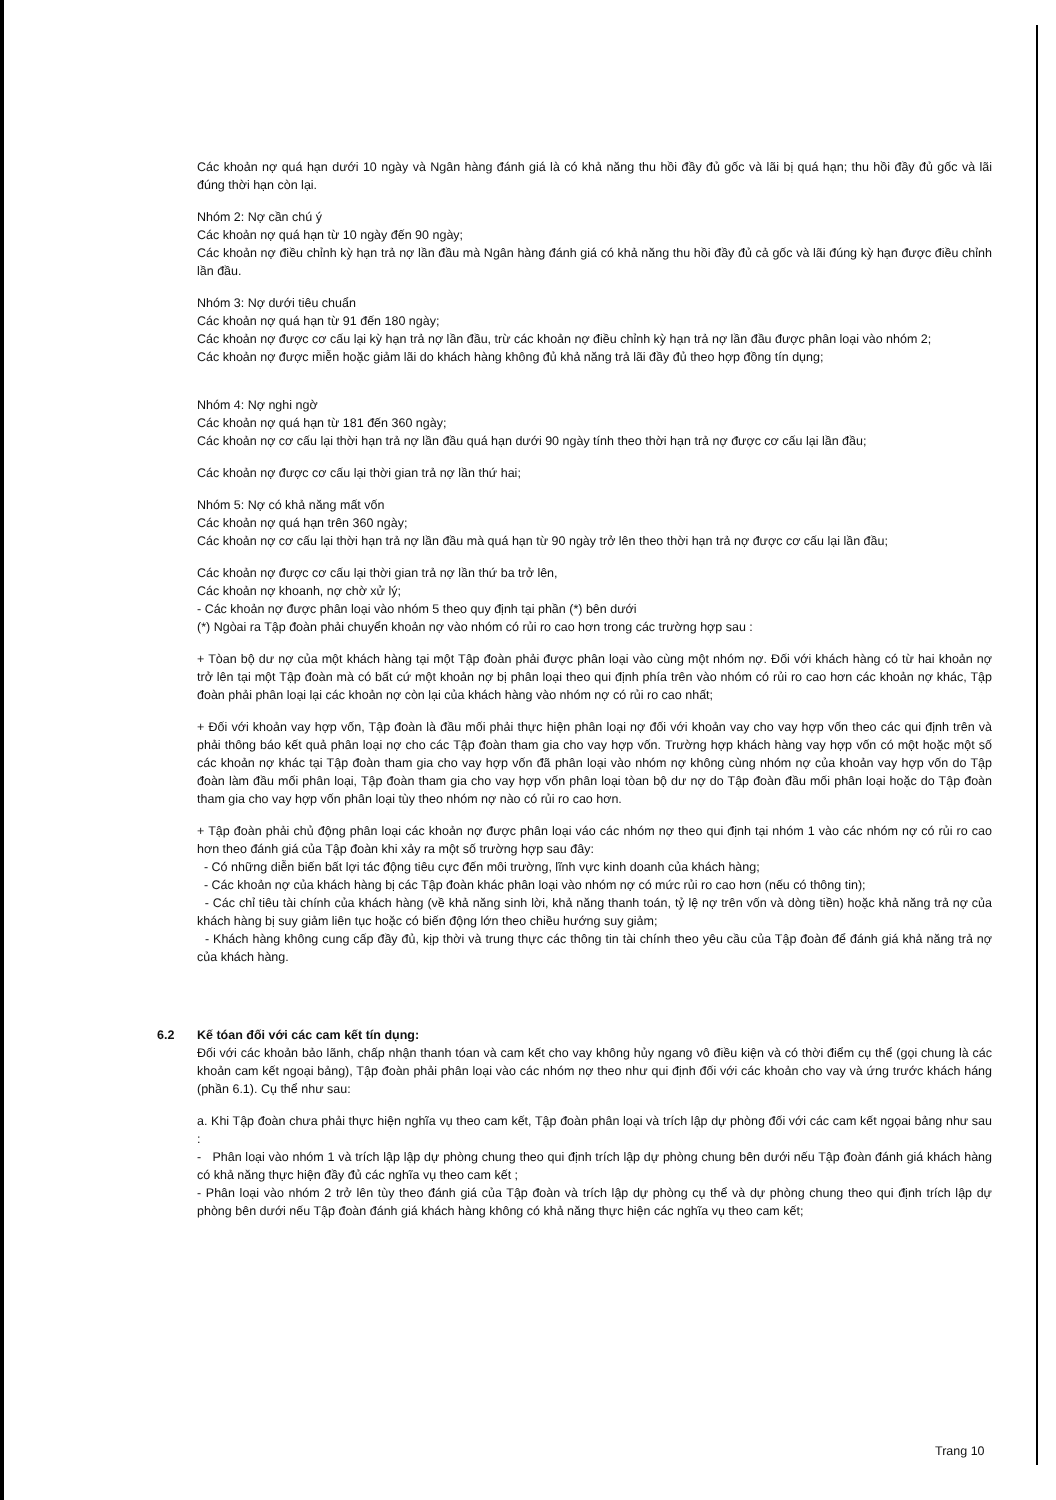Các khoản nợ quá hạn dưới 10 ngày và Ngân hàng đánh giá là có khả năng thu hồi đầy đủ gốc và lãi bị quá hạn; thu hồi đầy đủ gốc và lãi đúng thời hạn còn lại.
Nhóm 2: Nợ cần chú ý
Các khoản nợ quá hạn từ 10 ngày đến 90 ngày;
Các khoản nợ điều chỉnh kỳ hạn trả nợ lần đầu mà Ngân hàng đánh giá có khả năng thu hồi đầy đủ cả gốc và lãi đúng kỳ hạn được điều chỉnh lần đầu.
Nhóm 3: Nợ dưới tiêu chuẩn
Các khoản nợ quá hạn từ 91 đến 180 ngày;
Các khoản nợ được cơ cấu lại kỳ hạn trả nợ lần đầu, trừ các khoản nợ điều chỉnh kỳ hạn trả nợ lần đầu được phân loại vào nhóm 2;
Các khoản nợ được miễn hoặc giảm lãi do khách hàng không đủ khả năng trả lãi đầy đủ theo hợp đồng tín dụng;
Nhóm 4: Nợ nghi ngờ
Các khoản nợ quá hạn từ 181 đến 360 ngày;
Các khoản nợ cơ cấu lại thời hạn trả nợ lần đầu quá hạn dưới 90 ngày tính theo thời hạn trả nợ được cơ cấu lại lần đầu;
Các khoản nợ được cơ cấu lại thời gian trả nợ lần thứ hai;
Nhóm 5: Nợ có khả năng mất vốn
Các khoản nợ quá hạn trên 360 ngày;
Các khoản nợ cơ cấu lại thời hạn trả nợ lần đầu mà quá hạn từ 90 ngày trở lên theo thời hạn trả nợ được cơ cấu lại lần đầu;
Các khoản nợ được cơ cấu lại thời gian trả nợ lần thứ ba trở lên,
Các khoản nợ khoanh, nợ chờ xử lý;
- Các khoản nợ được phân loại vào nhóm 5 theo quy định tại phần (*) bên dưới
(*) Ngòai ra Tập đoàn phải chuyển khoản nợ vào nhóm có rủi ro cao hơn trong các trường hợp sau :
+ Tòan bộ dư nợ của một khách hàng tại một Tập đoàn phải được phân loại vào cùng một nhóm nợ. Đối với khách hàng có từ hai khoản nợ trở lên tại một Tập đoàn mà có bất cứ một khoản nợ bị phân loại theo qui định phía trên vào nhóm có rủi ro cao hơn các khoản nợ khác, Tập đoàn phải phân loại lại các khoản nợ còn lại của khách hàng vào nhóm nợ có rủi ro cao nhất;
+ Đối với khoản vay hợp vốn, Tập đoàn là đầu mối phải thực hiện phân loại nợ đối với khoản vay cho vay hợp vốn theo các qui định trên và phải thông báo kết quả phân loại nợ cho các Tập đoàn tham gia cho vay hợp vốn. Trường hợp khách hàng vay hợp vốn có một hoặc một số các khoản nợ khác tại Tập đoàn tham gia cho vay hợp vốn đã phân loại vào nhóm nợ không cùng nhóm nợ của khoản vay hợp vốn do Tập đoàn làm đầu mối phân loại, Tập đoàn tham gia cho vay hợp vốn phân loại tòan bộ dư nợ do Tập đoàn đầu mối phân loại hoặc do Tập đoàn tham gia cho vay hợp vốn phân loại tùy theo nhóm nợ nào có rủi ro cao hơn.
+ Tập đoàn phải chủ động phân loại các khoản nợ được phân loại váo các nhóm nợ theo qui định tại nhóm 1 vào các nhóm nợ có rủi ro cao hơn theo đánh giá của Tập đoàn khi xảy ra một số trường hợp sau đây:
- Có những diễn biến bất lợi tác động tiêu cực đến môi trường, lĩnh vực kinh doanh của khách hàng;
- Các khoản nợ của khách hàng bị các Tập đoàn khác phân loại vào nhóm nợ có mức rủi ro cao hơn (nếu có thông tin);
- Các chỉ tiêu tài chính của khách hàng (về khả năng sinh lời, khả năng thanh toán, tỷ lệ nợ trên vốn và dòng tiền) hoặc khả năng trả nợ của khách hàng bị suy giảm liên tục hoặc có biến động lớn theo chiều hướng suy giảm;
- Khách hàng không cung cấp đầy đủ, kịp thời và trung thực các thông tin tài chính theo yêu cầu của Tập đoàn để đánh giá khả năng trả nợ của khách hàng.
6.2 Kế tóan đối với các cam kết tín dụng:
Đối với các khoản bảo lãnh, chấp nhận thanh tóan và cam kết cho vay không hủy ngang vô điều kiện và có thời điểm cụ thể (gọi chung là các khoản cam kết ngoại bảng), Tập đoàn phải phân loại vào các nhóm nợ theo như qui định đối với các khoản cho vay và ứng trước khách háng (phần 6.1). Cụ thể như sau:
a. Khi Tập đoàn chưa phải thực hiện nghĩa vụ theo cam kết, Tập đoàn phân loại và trích lập dự phòng đối với các cam kết ngọai bảng như sau :
- Phân loại vào nhóm 1 và trích lập lập dự phòng chung theo qui định trích lập dự phòng chung bên dưới nếu Tập đoàn đánh giá khách hàng có khả năng thực hiện đầy đủ các nghĩa vụ theo cam kết ;
- Phân loại vào nhóm 2 trở lên tùy theo đánh giá của Tập đoàn và trích lập dự phòng cụ thể và dự phòng chung theo qui định trích lập dự phòng bên dưới nếu Tập đoàn đánh giá khách hàng không có khả năng thực hiện các nghĩa vụ theo cam kết;
Trang 10